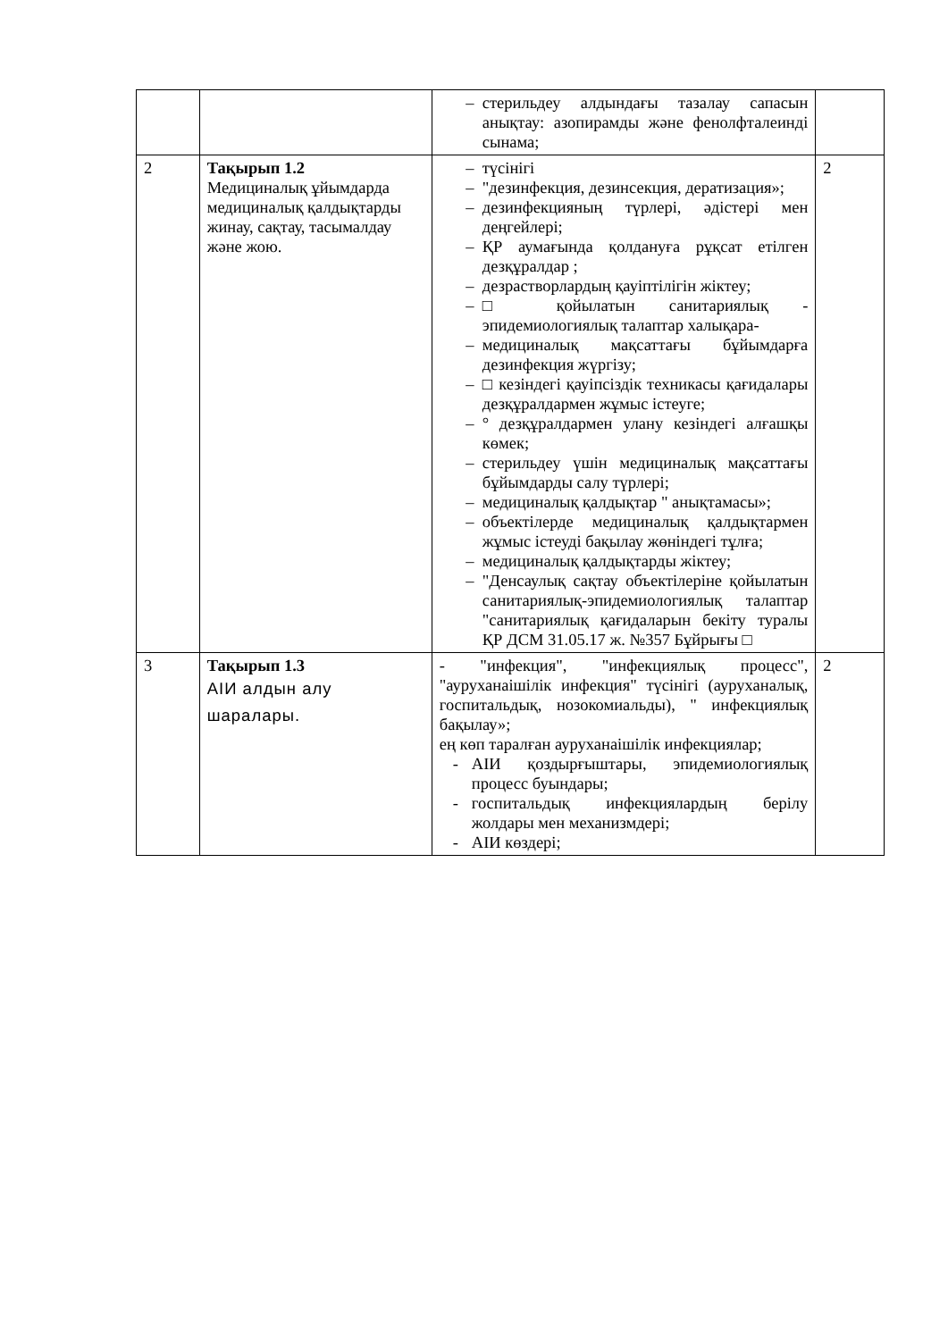| | | – стерильдеу алдындағы тазалау сапасын анықтау: азопирамды және фенолфталеинді сынама; | |
| 2 | Тақырып 1.2 Медициналық ұйымдарда медициналық қалдықтарды жинау, сақтау, тасымалдау және жою. | – түсінігі – "дезинфекция, дезинсекция, дератизация»; – дезинфекцияның түрлері, әдістері мен деңгейлері; – ҚР аумағында қолдануға рұқсат етілген дезқұралдар ; – дезрастворлардың қауіптілігін жіктеу; – □ қойылатын санитариялық - эпидемиологиялық талаптар халықара- – медициналық мақсаттағы бұйымдарға дезинфекция жүргізу; – □ кезіндегі қауіпсіздік техникасы қағидалары дезқұралдармен жұмыс істеуге; – ° дезқұралдармен улану кезіндегі алғашқы көмек; – стерильдеу үшін медициналық мақсаттағы бұйымдарды салу түрлері; – медициналық қалдықтар " анықтамасы»; – объектілерде медициналық қалдықтармен жұмыс істеуді бақылау жөніндегі тұлға; – медициналық қалдықтарды жіктеу; – "Денсаулық сақтау объектілеріне қойылатын санитариялық-эпидемиологиялық талаптар "санитариялық қағидаларын бекіту туралы ҚР ДСМ 31.05.17 ж. №357 Бұйрығы □ | 2 |
| 3 | Тақырып 1.3 АІИ алдын алу шаралары. | - "инфекция", "инфекциялық процесс", "ауруханаішілік инфекция" түсінігі (ауруханалық, госпитальдық, нозокомиальды), " инфекциялық бақылау»; ең көп таралған ауруханаішілік инфекциялар; - АІИ қоздырғыштары, эпидемиологиялық процесс буындары; - госпитальдық инфекциялардың берілу жолдары мен механизмдері; - АІИ көздері; | 2 |